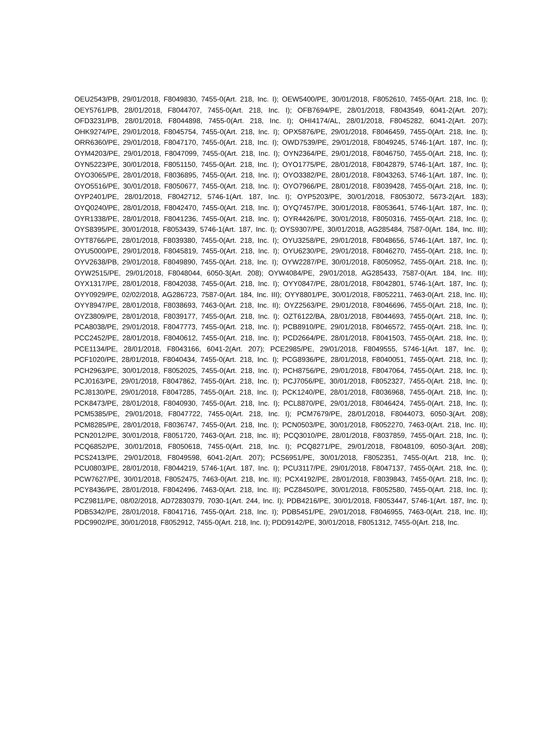OEU2543/PB, 29/01/2018, F8049830, 7455-0(Art. 218, Inc. I); OEW5400/PE, 30/01/2018, F8052610, 7455-0(Art. 218, Inc. I); OEY5761/PB, 28/01/2018, F8044707, 7455-0(Art. 218, Inc. I); OFB7694/PE, 28/01/2018, F8043549, 6041-2(Art. 207); OFD3231/PB, 28/01/2018, F8044898, 7455-0(Art. 218, Inc. I); OHI4174/AL, 28/01/2018, F8045282, 6041-2(Art. 207); OHK9274/PE, 29/01/2018, F8045754, 7455-0(Art. 218, Inc. I); OPX5876/PE, 29/01/2018, F8046459, 7455-0(Art. 218, Inc. I); ORR6360/PE, 29/01/2018, F8047170, 7455-0(Art. 218, Inc. I); OWD7539/PE, 29/01/2018, F8049245, 5746-1(Art. 187, Inc. I); OYM4203/PE, 29/01/2018, F8047099, 7455-0(Art. 218, Inc. I); OYN2364/PE, 29/01/2018, F8046750, 7455-0(Art. 218, Inc. I); OYN5223/PE, 30/01/2018, F8051150, 7455-0(Art. 218, Inc. I); OYO1775/PE, 28/01/2018, F8042879, 5746-1(Art. 187, Inc. I); OYO3065/PE, 28/01/2018, F8036895, 7455-0(Art. 218, Inc. I); OYO3382/PE, 28/01/2018, F8043263, 5746-1(Art. 187, Inc. I); OYO5516/PE, 30/01/2018, F8050677, 7455-0(Art. 218, Inc. I); OYO7966/PE, 28/01/2018, F8039428, 7455-0(Art. 218, Inc. I); OYP2401/PE, 28/01/2018, F8042712, 5746-1(Art. 187, Inc. I); OYP5203/PE, 30/01/2018, F8053072, 5673-2(Art. 183); OYQ0240/PE, 28/01/2018, F8042470, 7455-0(Art. 218, Inc. I); OYQ7457/PE, 30/01/2018, F8053641, 5746-1(Art. 187, Inc. I); OYR1338/PE, 28/01/2018, F8041236, 7455-0(Art. 218, Inc. I); OYR4426/PE, 30/01/2018, F8050316, 7455-0(Art. 218, Inc. I); OYS8395/PE, 30/01/2018, F8053439, 5746-1(Art. 187, Inc. I); OYS9307/PE, 30/01/2018, AG285484, 7587-0(Art. 184, Inc. III); OYT8766/PE, 28/01/2018, F8039380, 7455-0(Art. 218, Inc. I); OYU3258/PE, 29/01/2018, F8048656, 5746-1(Art. 187, Inc. I); OYU5000/PE, 29/01/2018, F8045819, 7455-0(Art. 218, Inc. I); OYU6230/PE, 29/01/2018, F8046270, 7455-0(Art. 218, Inc. I); OYV2638/PB, 29/01/2018, F8049890, 7455-0(Art. 218, Inc. I); OYW2287/PE, 30/01/2018, F8050952, 7455-0(Art. 218, Inc. I); OYW2515/PE, 29/01/2018, F8048044, 6050-3(Art. 208); OYW4084/PE, 29/01/2018, AG285433, 7587-0(Art. 184, Inc. III); OYX1317/PE, 28/01/2018, F8042038, 7455-0(Art. 218, Inc. I); OYY0847/PE, 28/01/2018, F8042801, 5746-1(Art. 187, Inc. I); OYY0929/PE, 02/02/2018, AG286723, 7587-0(Art. 184, Inc. III); OYY8801/PE, 30/01/2018, F8052211, 7463-0(Art. 218, Inc. II); OYY8947/PE, 28/01/2018, F8038693, 7463-0(Art. 218, Inc. II); OYZ2563/PE, 29/01/2018, F8046696, 7455-0(Art. 218, Inc. I); OYZ3809/PE, 28/01/2018, F8039177, 7455-0(Art. 218, Inc. I); OZT6122/BA, 28/01/2018, F8044693, 7455-0(Art. 218, Inc. I); PCA8038/PE, 29/01/2018, F8047773, 7455-0(Art. 218, Inc. I); PCB8910/PE, 29/01/2018, F8046572, 7455-0(Art. 218, Inc. I); PCC2452/PE, 28/01/2018, F8040612, 7455-0(Art. 218, Inc. I); PCD2664/PE, 28/01/2018, F8041503, 7455-0(Art. 218, Inc. I); PCE1134/PE, 28/01/2018, F8043166, 6041-2(Art. 207); PCE2985/PE, 29/01/2018, F8049555, 5746-1(Art. 187, Inc. I); PCF1020/PE, 28/01/2018, F8040434, 7455-0(Art. 218, Inc. I); PCG8936/PE, 28/01/2018, F8040051, 7455-0(Art. 218, Inc. I); PCH2963/PE, 30/01/2018, F8052025, 7455-0(Art. 218, Inc. I); PCH8756/PE, 29/01/2018, F8047064, 7455-0(Art. 218, Inc. I); PCJ0163/PE, 29/01/2018, F8047862, 7455-0(Art. 218, Inc. I); PCJ7056/PE, 30/01/2018, F8052327, 7455-0(Art. 218, Inc. I); PCJ8130/PE, 29/01/2018, F8047285, 7455-0(Art. 218, Inc. I); PCK1240/PE, 28/01/2018, F8036968, 7455-0(Art. 218, Inc. I); PCK8473/PE, 28/01/2018, F8040930, 7455-0(Art. 218, Inc. I); PCL8870/PE, 29/01/2018, F8046424, 7455-0(Art. 218, Inc. I); PCM5385/PE, 29/01/2018, F8047722, 7455-0(Art. 218, Inc. I); PCM7679/PE, 28/01/2018, F8044073, 6050-3(Art. 208); PCM8285/PE, 28/01/2018, F8036747, 7455-0(Art. 218, Inc. I); PCN0503/PE, 30/01/2018, F8052270, 7463-0(Art. 218, Inc. II); PCN2012/PE, 30/01/2018, F8051720, 7463-0(Art. 218, Inc. II); PCQ3010/PE, 28/01/2018, F8037859, 7455-0(Art. 218, Inc. I); PCQ6852/PE, 30/01/2018, F8050618, 7455-0(Art. 218, Inc. I); PCQ8271/PE, 29/01/2018, F8048109, 6050-3(Art. 208); PCS2413/PE, 29/01/2018, F8049598, 6041-2(Art. 207); PCS6951/PE, 30/01/2018, F8052351, 7455-0(Art. 218, Inc. I); PCU0803/PE, 28/01/2018, F8044219, 5746-1(Art. 187, Inc. I); PCU3117/PE, 29/01/2018, F8047137, 7455-0(Art. 218, Inc. I); PCW7627/PE, 30/01/2018, F8052475, 7463-0(Art. 218, Inc. II); PCX4192/PE, 28/01/2018, F8039843, 7455-0(Art. 218, Inc. I); PCY8436/PE, 28/01/2018, F8042496, 7463-0(Art. 218, Inc. II); PCZ8450/PE, 30/01/2018, F8052580, 7455-0(Art. 218, Inc. I); PCZ9811/PE, 08/02/2018, AD72830379, 7030-1(Art. 244, Inc. I); PDB4216/PE, 30/01/2018, F8053447, 5746-1(Art. 187, Inc. I); PDB5342/PE, 28/01/2018, F8041716, 7455-0(Art. 218, Inc. I); PDB5451/PE, 29/01/2018, F8046955, 7463-0(Art. 218, Inc. II); PDC9902/PE, 30/01/2018, F8052912, 7455-0(Art. 218, Inc. I); PDD9142/PE, 30/01/2018, F8051312, 7455-0(Art. 218, Inc.